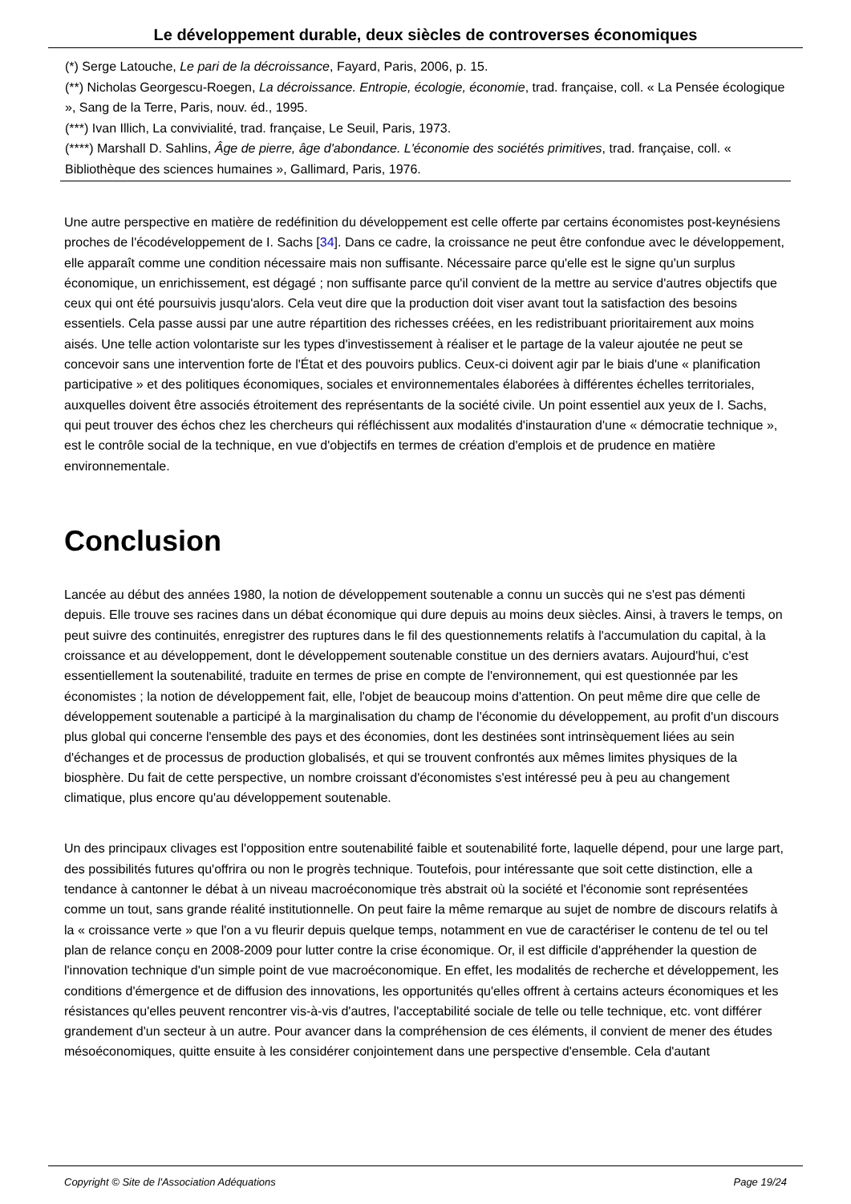Le développement durable, deux siècles de controverses économiques
(*) Serge Latouche, Le pari de la décroissance, Fayard, Paris, 2006, p. 15.
(**) Nicholas Georgescu-Roegen, La décroissance. Entropie, écologie, économie, trad. française, coll. « La Pensée écologique », Sang de la Terre, Paris, nouv. éd., 1995.
(***) Ivan Illich, La convivialité, trad. française, Le Seuil, Paris, 1973.
(****) Marshall D. Sahlins, Âge de pierre, âge d'abondance. L'économie des sociétés primitives, trad. française, coll. « Bibliothèque des sciences humaines », Gallimard, Paris, 1976.
Une autre perspective en matière de redéfinition du développement est celle offerte par certains économistes post-keynésiens proches de l'écodéveloppement de I. Sachs [34]. Dans ce cadre, la croissance ne peut être confondue avec le développement, elle apparaît comme une condition nécessaire mais non suffisante. Nécessaire parce qu'elle est le signe qu'un surplus économique, un enrichissement, est dégagé ; non suffisante parce qu'il convient de la mettre au service d'autres objectifs que ceux qui ont été poursuivis jusqu'alors. Cela veut dire que la production doit viser avant tout la satisfaction des besoins essentiels. Cela passe aussi par une autre répartition des richesses créées, en les redistribuant prioritairement aux moins aisés. Une telle action volontariste sur les types d'investissement à réaliser et le partage de la valeur ajoutée ne peut se concevoir sans une intervention forte de l'État et des pouvoirs publics. Ceux-ci doivent agir par le biais d'une « planification participative » et des politiques économiques, sociales et environnementales élaborées à différentes échelles territoriales, auxquelles doivent être associés étroitement des représentants de la société civile. Un point essentiel aux yeux de I. Sachs, qui peut trouver des échos chez les chercheurs qui réfléchissent aux modalités d'instauration d'une « démocratie technique », est le contrôle social de la technique, en vue d'objectifs en termes de création d'emplois et de prudence en matière environnementale.
Conclusion
Lancée au début des années 1980, la notion de développement soutenable a connu un succès qui ne s'est pas démenti depuis. Elle trouve ses racines dans un débat économique qui dure depuis au moins deux siècles. Ainsi, à travers le temps, on peut suivre des continuités, enregistrer des ruptures dans le fil des questionnements relatifs à l'accumulation du capital, à la croissance et au développement, dont le développement soutenable constitue un des derniers avatars. Aujourd'hui, c'est essentiellement la soutenabilité, traduite en termes de prise en compte de l'environnement, qui est questionnée par les économistes ; la notion de développement fait, elle, l'objet de beaucoup moins d'attention. On peut même dire que celle de développement soutenable a participé à la marginalisation du champ de l'économie du développement, au profit d'un discours plus global qui concerne l'ensemble des pays et des économies, dont les destinées sont intrinsèquement liées au sein d'échanges et de processus de production globalisés, et qui se trouvent confrontés aux mêmes limites physiques de la biosphère. Du fait de cette perspective, un nombre croissant d'économistes s'est intéressé peu à peu au changement climatique, plus encore qu'au développement soutenable.
Un des principaux clivages est l'opposition entre soutenabilité faible et soutenabilité forte, laquelle dépend, pour une large part, des possibilités futures qu'offrira ou non le progrès technique. Toutefois, pour intéressante que soit cette distinction, elle a tendance à cantonner le débat à un niveau macroéconomique très abstrait où la société et l'économie sont représentées comme un tout, sans grande réalité institutionnelle. On peut faire la même remarque au sujet de nombre de discours relatifs à la « croissance verte » que l'on a vu fleurir depuis quelque temps, notamment en vue de caractériser le contenu de tel ou tel plan de relance conçu en 2008-2009 pour lutter contre la crise économique. Or, il est difficile d'appréhender la question de l'innovation technique d'un simple point de vue macroéconomique. En effet, les modalités de recherche et développement, les conditions d'émergence et de diffusion des innovations, les opportunités qu'elles offrent à certains acteurs économiques et les résistances qu'elles peuvent rencontrer vis-à-vis d'autres, l'acceptabilité sociale de telle ou telle technique, etc. vont différer grandement d'un secteur à un autre. Pour avancer dans la compréhension de ces éléments, il convient de mener des études mésoéconomiques, quitte ensuite à les considérer conjointement dans une perspective d'ensemble. Cela d'autant
Copyright © Site de l'Association Adéquations Page 19/24